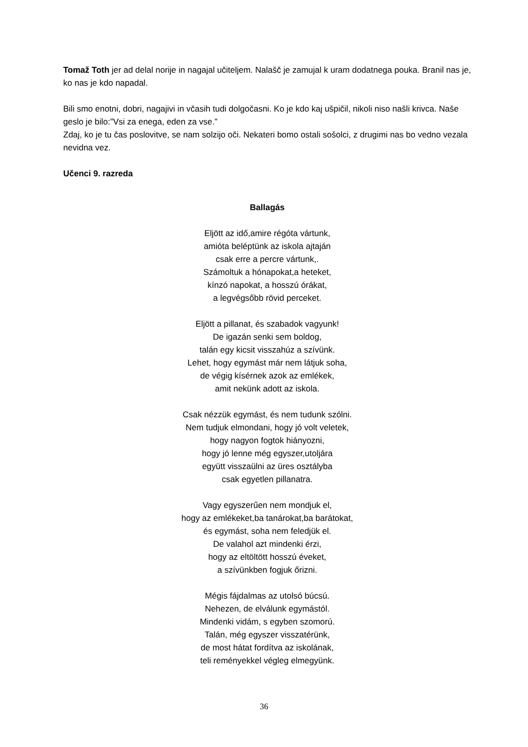Tomaž Toth jer ad delal norije in nagajal učiteljem. Nalašč je zamujal k uram dodatnega pouka. Branil nas je, ko nas je kdo napadal.
Bili smo enotni, dobri, nagajivi in včasih tudi dolgočasni. Ko je kdo kaj ušpičil, nikoli niso našli krivca. Naše geslo je bilo:”Vsi za enega, eden za vse.”
Zdaj, ko je tu čas poslovitve, se nam solzijo oči. Nekateri bomo ostali sošolci, z drugimi nas bo vedno vezala nevidna vez.
Učenci 9. razreda
Ballagás
Eljött az idő,amire régóta vártunk,
amióta beléptünk az iskola ajtaján
csak erre a percre vártunk,.
Számoltuk a hónapokat,a heteket,
kínzó napokat, a hosszú órákat,
a legvégsőbb rövid perceket.
Eljött a pillanat, és szabadok vagyunk!
De igazán senki sem boldog,
talán egy kicsit visszahúz a szívünk.
Lehet, hogy egymást már nem látjuk soha,
de végig kísérnek azok az emlékek,
amit nekünk adott az iskola.
Csak nézzük egymást, és nem tudunk szólni.
Nem tudjuk elmondani, hogy jó volt veletek,
hogy nagyon fogtok hiányozni,
hogy jó lenne még egyszer,utoljára
együtt visszaülni az üres osztályba
csak egyetlen pillanatra.
Vagy egyszerűen nem mondjuk el,
hogy az emlékeket,ba tanárokat,ba barátokat,
és egymást, soha nem feledjük el.
De valahol azt mindenki érzi,
hogy az eltöltött hosszú éveket,
a szívünkben fogjuk őrizni.
Mégis fájdalmas az utolsó búcsú.
Nehezen, de elválunk egymástól.
Mindenki vidám, s egyben szomorú.
Talán, még egyszer visszatérünk,
de most hátat fordítva az iskolának,
teli reményekkel végleg elmegyünk.
36